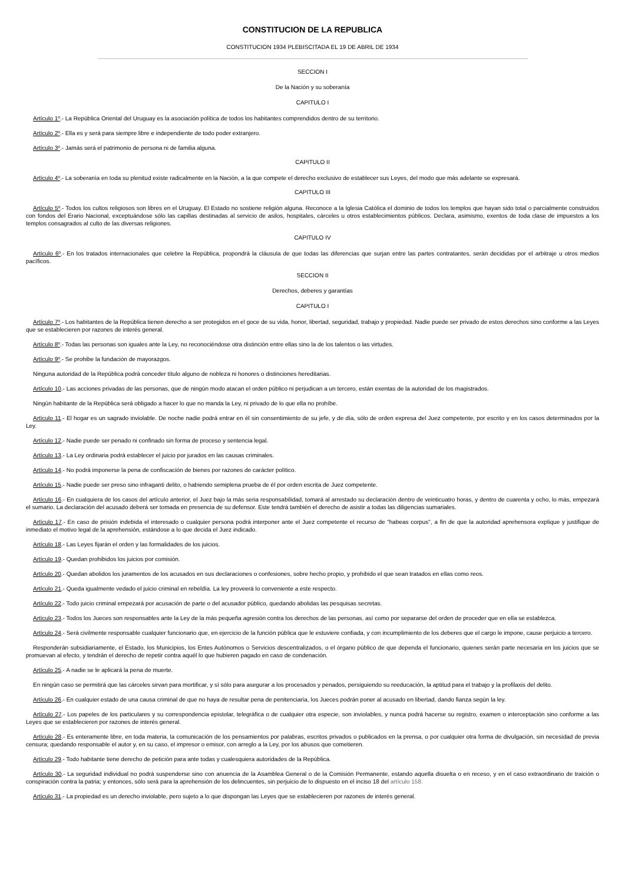CONSTITUCION DE LA REPUBLICA
CONSTITUCION 1934 PLEBISCITADA EL 19 DE ABRIL DE 1934
SECCION I
De la Nación y su soberanía
CAPITULO I
Artículo 1º.- La República Oriental del Uruguay es la asociación política de todos los habitantes comprendidos dentro de su territorio.
Artículo 2º.- Ella es y será para siempre libre e independiente de todo poder extranjero.
Artículo 3º.- Jamás será el patrimonio de persona ni de familia alguna.
CAPITULO II
Artículo 4º.- La soberanía en toda su plenitud existe radicalmente en la Nación, a la que compete el derecho exclusivo de establecer sus Leyes, del modo que más adelante se expresará.
CAPITULO III
Artículo 5º.- Todos los cultos religiosos son libres en el Uruguay. El Estado no sostiene religión alguna. Reconoce a la Iglesia Católica el dominio de todos los templos que hayan sido total o parcialmente construidos con fondos del Erario Nacional, exceptuándose sólo las capillas destinadas al servicio de asilos, hospitales, cárceles u otros establecimientos públicos. Declara, asimismo, exentos de toda clase de impuestos a los templos consagrados al culto de las diversas religiones.
CAPITULO IV
Artículo 6º.- En los tratados internacionales que celebre la República, propondrá la cláusula de que todas las diferencias que surjan entre las partes contratantes, serán decididas por el arbitraje u otros medios pacíficos.
SECCION II
Derechos, deberes y garantías
CAPITULO I
Artículo 7º.- Los habitantes de la República tienen derecho a ser protegidos en el goce de su vida, honor, libertad, seguridad, trabajo y propiedad. Nadie puede ser privado de estos derechos sino conforme a las Leyes que se establecieren por razones de interés general.
Artículo 8º.- Todas las personas son iguales ante la Ley, no reconociéndose otra distinción entre ellas sino la de los talentos o las virtudes.
Artículo 9º.- Se prohibe la fundación de mayorazgos.
Ninguna autoridad de la República podrá conceder título alguno de nobleza ni honores o distinciones hereditarias.
Artículo 10.- Las acciones privadas de las personas, que de ningún modo atacan el orden público ni perjudican a un tercero, están exentas de la autoridad de los magistrados.
Ningún habitante de la República será obligado a hacer lo que no manda la Ley, ni privado de lo que ella no prohíbe.
Artículo 11.- El hogar es un sagrado inviolable. De noche nadie podrá entrar en él sin consentimiento de su jefe, y de día, sólo de orden expresa del Juez competente, por escrito y en los casos determinados por la Ley.
Artículo 12.- Nadie puede ser penado ni confinado sin forma de proceso y sentencia legal.
Artículo 13.- La Ley ordinaria podrá establecer el juicio por jurados en las causas criminales.
Artículo 14.- No podrá imponerse la pena de confiscación de bienes por razones de carácter político.
Artículo 15.- Nadie puede ser preso sino infraganti delito, o habiendo semiplena prueba de él por orden escrita de Juez competente.
Artículo 16.- En cualquiera de los casos del artículo anterior, el Juez bajo la más seria responsabilidad, tomará al arrestado su declaración dentro de veinticuatro horas, y dentro de cuarenta y ocho, lo más, empezará el sumario. La declaración del acusado deberá ser tomada en presencia de su defensor. Este tendrá también el derecho de asistir a todas las diligencias sumariales.
Artículo 17.- En caso de prisión indebida el interesado o cualquier persona podrá interponer ante el Juez competente el recurso de "habeas corpus", a fin de que la autoridad aprehensora explique y justifique de inmediato el motivo legal de la aprehensión, estándose a lo que decida el Juez indicado.
Artículo 18.- Las Leyes fijarán el orden y las formalidades de los juicios.
Artículo 19.- Quedan prohibidos los juicios por comisión.
Artículo 20.- Quedan abolidos los juramentos de los acusados en sus declaraciones o confesiones, sobre hecho propio, y prohibido el que sean tratados en ellas como reos.
Artículo 21.- Queda igualmente vedado el juicio criminal en rebeldía. La ley proveerá lo conveniente a este respecto.
Artículo 22.- Todo juicio criminal empezará por acusación de parte o del acusador público, quedando abolidas las pesquisas secretas.
Artículo 23.- Todos los Jueces son responsables ante la Ley de la más pequeña agresión contra los derechos de las personas, así como por separarse del orden de proceder que en ella se establezca.
Artículo 24.- Será civilmente responsable cualquier funcionario que, en ejercicio de la función pública que le estuviere confiada, y con incumplimiento de los deberes que el cargo le impone, cause perjuicio a tercero.
Responderán subsidiariamente, el Estado, los Municipios, los Entes Autónomos o Servicios descentralizados, o el órgano público de que dependa el funcionario, quienes serán parte necesaria en los juicios que se promuevan al efecto, y tendrán el derecho de repetir contra aquél lo que hubieren pagado en caso de condenación.
Artículo 25.- A nadie se le aplicará la pena de muerte.
En ningún caso se permitirá que las cárceles sirvan para mortificar, y sí sólo para asegurar a los procesados y penados, persiguiendo su reeducación, la aptitud para el trabajo y la profilaxis del delito.
Artículo 26.- En cualquier estado de una causa criminal de que no haya de resultar pena de penitenciaría, los Jueces podrán poner al acusado en libertad, dando fianza según la ley.
Artículo 27.- Los papeles de los particulares y su correspondencia epistolar, telegráfica o de cualquier otra especie, son inviolables, y nunca podrá hacerse su registro, examen o interceptación sino conforme a las Leyes que se establecieren por razones de interés general.
Artículo 28.- Es enteramente libre, en toda materia, la comunicación de los pensamientos por palabras, escritos privados o publicados en la prensa, o por cualquier otra forma de divulgación, sin necesidad de previa censura; quedando responsable el autor y, en su caso, el impresor o emisor, con arreglo a la Ley, por los abusos que cometieren.
Artículo 29.- Todo habitante tiene derecho de petición para ante todas y cualesquiera autoridades de la República.
Artículo 30.- La seguridad individual no podrá suspenderse sino con anuencia de la Asamblea General o de la Comisión Permanente, estando aquella disuelta o en receso, y en el caso extraordinario de traición o conspiración contra la patria; y entonces, sólo será para la aprehensión de los delincuentes, sin perjuicio de lo dispuesto en el inciso 18 del artículo 158.
Artículo 31.- La propiedad es un derecho inviolable, pero sujeto a lo que dispongan las Leyes que se establecieren por razones de interés general.